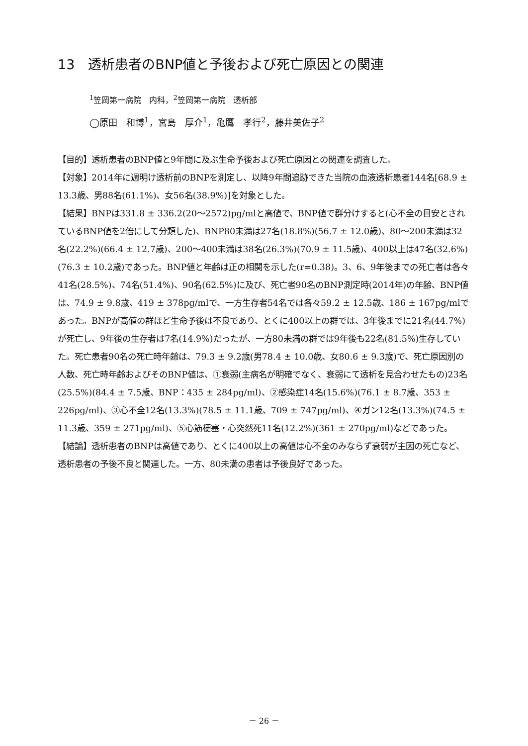13　透析患者のBNP値と予後および死亡原因との関連
<sup>1</sup> 笠岡第一病院　内科，<sup>2</sup>笠岡第一病院　透析部
◯原田　和博<sup>1</sup>，宮島　厚介<sup>1</sup>，亀鷹　孝行<sup>2</sup>，藤井美佐子<sup>2</sup>
【目的】透析患者のBNP値と9年間に及ぶ生命予後および死亡原因との関連を調査した。
【対象】2014年に週明け透析前のBNPを測定し、以降9年間追跡できた当院の血液透析患者144名[68.9 ± 13.3歳、男88名(61.1%)、女56名(38.9%)]を対象とした。
【結果】BNPは331.8 ± 336.2(20～2572)pg/mlと高値で、BNP値で群分けすると(心不全の目安とされているBNP値を2倍にして分類した)、BNP80未満は27名(18.8%)(56.7 ± 12.0歳)、80～200未満は32名(22.2%)(66.4 ± 12.7歳)、200～400未満は38名(26.3%)(70.9 ± 11.5歳)、400以上は47名(32.6%)(76.3 ± 10.2歳)であった。BNP値と年齢は正の相関を示した(r=0.38)。3、6、9年後までの死亡者は各々41名(28.5%)、74名(51.4%)、90名(62.5%)に及び、死亡者90名のBNP測定時(2014年)の年齢、BNP値は、74.9 ± 9.8歳、419 ± 378pg/mlで、一方生存者54名では各々59.2 ± 12.5歳、186 ± 167pg/mlであった。BNPが高値の群ほど生命予後は不良であり、とくに400以上の群では、3年後までに21名(44.7%)が死亡し、9年後の生存者は7名(14.9%)だったが、一方80未満の群では9年後も22名(81.5%)生存していた。死亡患者90名の死亡時年齢は、79.3 ± 9.2歳(男78.4 ± 10.0歳、女80.6 ± 9.3歳)で、死亡原因別の人数、死亡時年齢およびそのBNP値は、①衰弱(主病名が明確でなく、衰弱にて透析を見合わせたもの)23名(25.5%)(84.4 ± 7.5歳、BNP：435 ± 284pg/ml)、②感染症14名(15.6%)(76.1 ± 8.7歳、353 ± 226pg/ml)、③心不全12名(13.3%)(78.5 ± 11.1歳、709 ± 747pg/ml)、④ガン12名(13.3%)(74.5 ± 11.3歳、359 ± 271pg/ml)、⑤心筋梗塞・心突然死11名(12.2%)(361 ± 270pg/ml)などであった。
【結論】透析患者のBNPは高値であり、とくに400以上の高値は心不全のみならず衰弱が主因の死亡など、透析患者の予後不良と関連した。一方、80未満の患者は予後良好であった。
－ 26 －